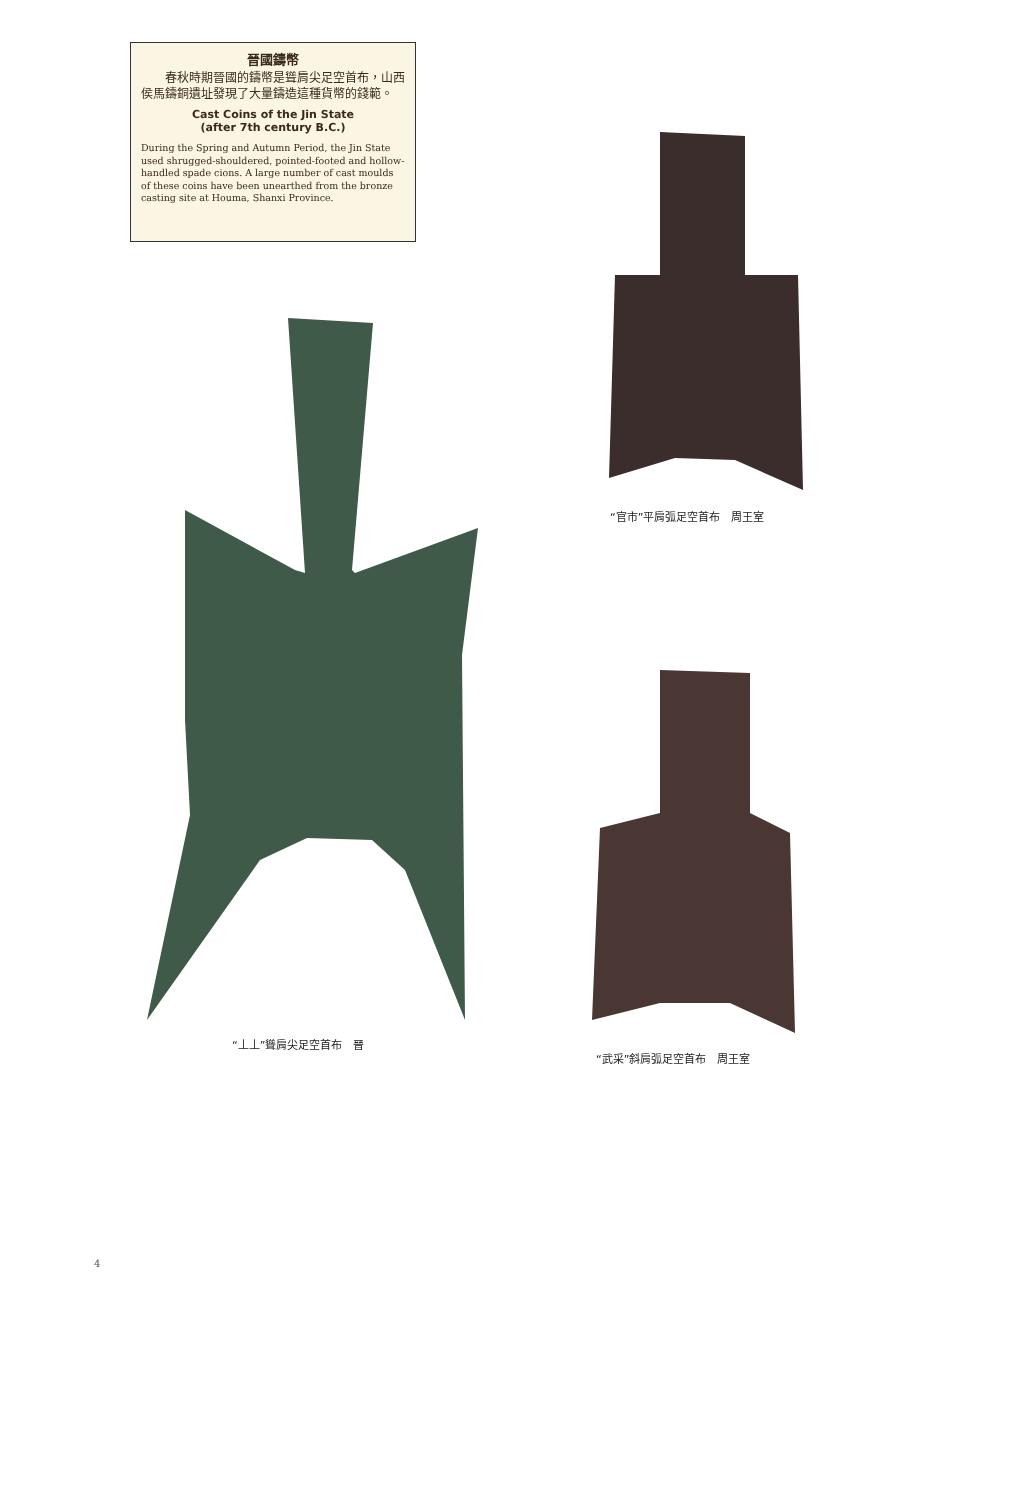晉國鑄幣
　　春秋時期晉國的鑄幣是聳肩尖足空首布，山西侯馬鑄銅遺址發現了大量鑄造這種貨幣的錢範。
Cast Coins of the Jin State
(after 7th century B.C.)
During the Spring and Autumn Period, the Jin State used shrugged-shouldered, pointed-footed and hollow-handled spade cions. A large number of cast moulds of these coins have been unearthed from the bronze casting site at Houma, Shanxi Province.
“丄丄”聳肩尖足空首布　晉
“官市”平肩弧足空首布　周王室
“武采”斜肩弧足空首布　周王室
4